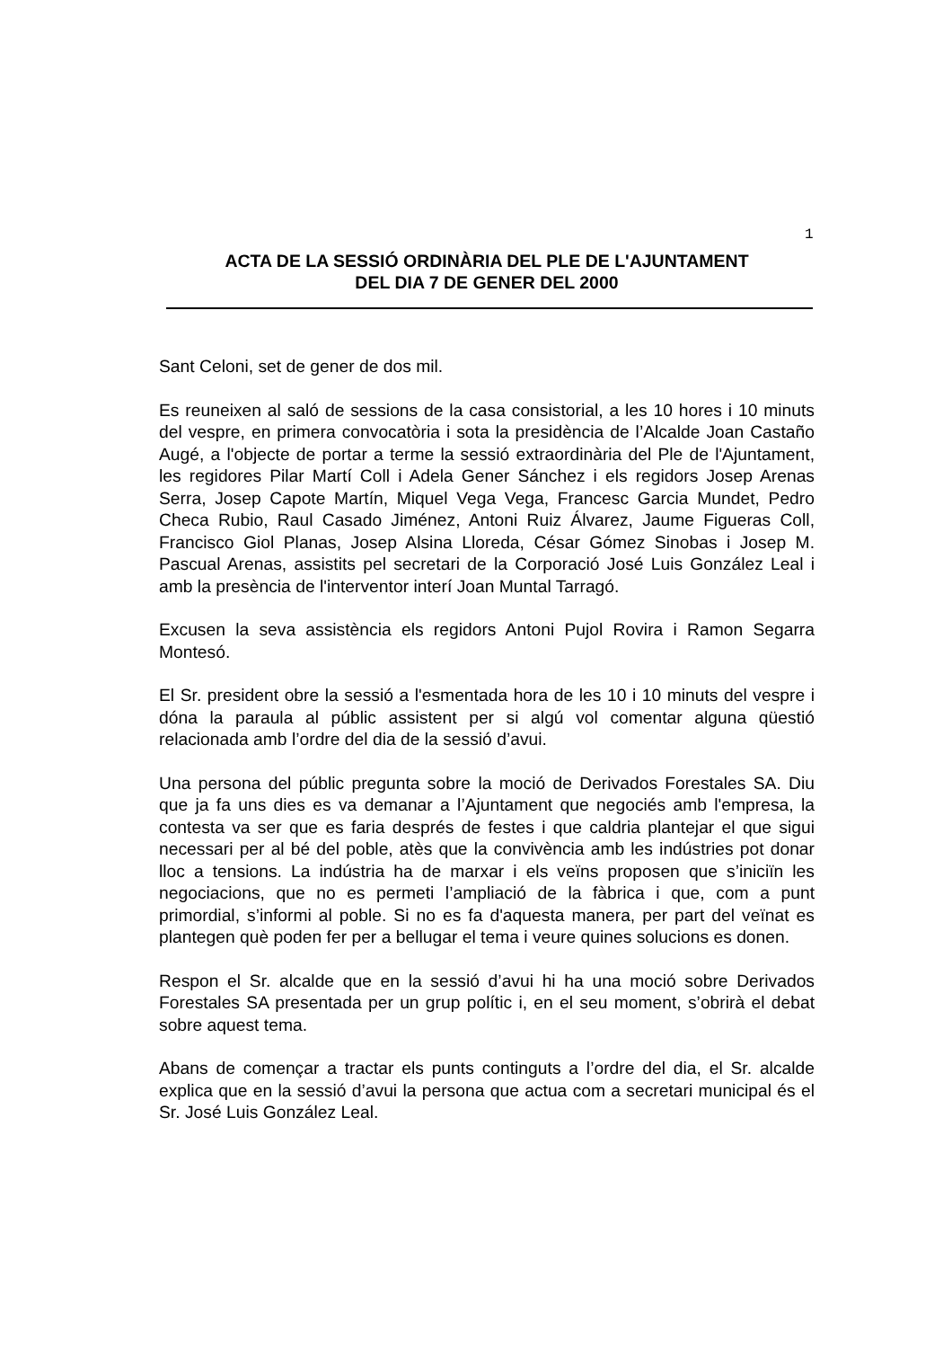1
ACTA DE LA SESSIÓ ORDINÀRIA DEL PLE DE L'AJUNTAMENT
DEL DIA 7 DE GENER DEL 2000
Sant Celoni, set de gener de dos mil.
Es reuneixen al saló de sessions de la casa consistorial, a les 10 hores i 10 minuts del vespre, en primera convocatòria i sota la presidència de l’Alcalde Joan Castaño Augé, a l'objecte de portar a terme la sessió extraordinària del Ple de l'Ajuntament, les regidores Pilar Martí Coll i Adela Gener Sánchez i els regidors Josep Arenas Serra, Josep Capote Martín, Miquel Vega Vega, Francesc Garcia Mundet, Pedro Checa Rubio, Raul Casado Jiménez, Antoni Ruiz Álvarez, Jaume Figueras Coll, Francisco Giol Planas, Josep Alsina Lloreda, César Gómez Sinobas i Josep M. Pascual Arenas, assistits pel secretari de la Corporació José Luis González Leal i amb la presència de l'interventor interí Joan Muntal Tarragó.
Excusen la seva assistència els regidors Antoni Pujol Rovira i Ramon Segarra Montesó.
El Sr. president obre la sessió a l'esmentada hora de les 10 i 10 minuts del vespre i dóna la paraula al públic assistent per si algú vol comentar alguna qüestió relacionada amb l’ordre del dia de la sessió d’avui.
Una persona del públic pregunta sobre la moció de Derivados Forestales SA. Diu que ja fa uns dies es va demanar a l’Ajuntament que negociés amb l'empresa, la contesta va ser que es faria després de festes i que caldria plantejar el que sigui necessari per al bé del poble, atès que la convivència amb les indústries pot donar lloc a tensions. La indústria ha de marxar i els veïns proposen que s’iniciïn les negociacions, que no es permeti l’ampliació de la fàbrica i que, com a punt primordial, s’informi al poble. Si no es fa d'aquesta manera, per part del veïnat es plantegen què poden fer per a bellugar el tema i veure quines solucions es donen.
Respon el Sr. alcalde que en la sessió d’avui hi ha una moció sobre Derivados Forestales SA presentada per un grup polític i, en el seu moment, s’obrirà el debat sobre aquest tema.
Abans de començar a tractar els punts continguts a l’ordre del dia, el Sr. alcalde explica que en la sessió d’avui la persona que actua com a secretari municipal és el Sr. José Luis González Leal.